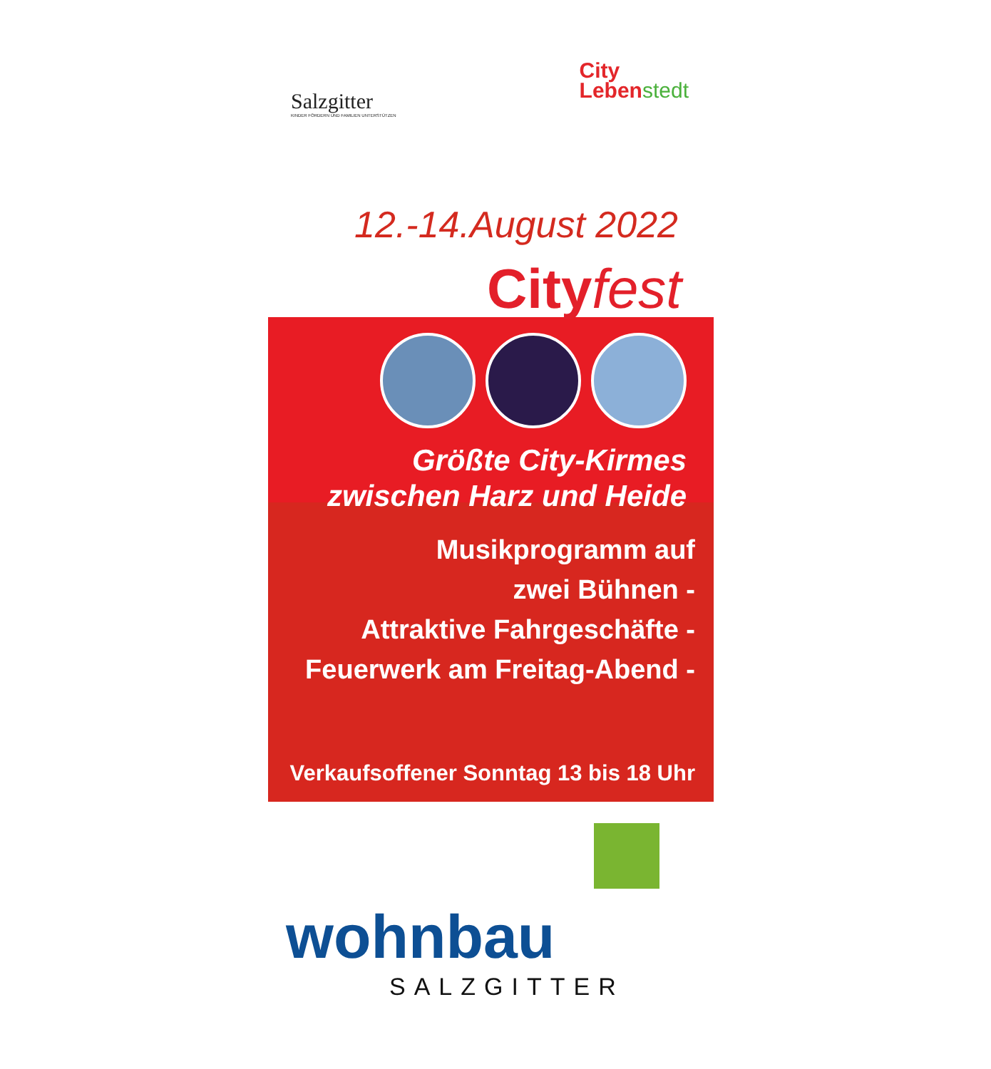Salzgitter
KINDER FÖRDERN UND FAMILIEN UNTERSTÜTZEN
City
Lebenstedt
12.-14.August 2022
Cityfest
Größte City-Kirmes
zwischen Harz und Heide
Musikprogramm auf
zwei Bühnen -
Attraktive Fahrgeschäfte -
Feuerwerk am Freitag-Abend -
Verkaufsoffener Sonntag 13 bis 18 Uhr
wohnbau
SALZGITTER